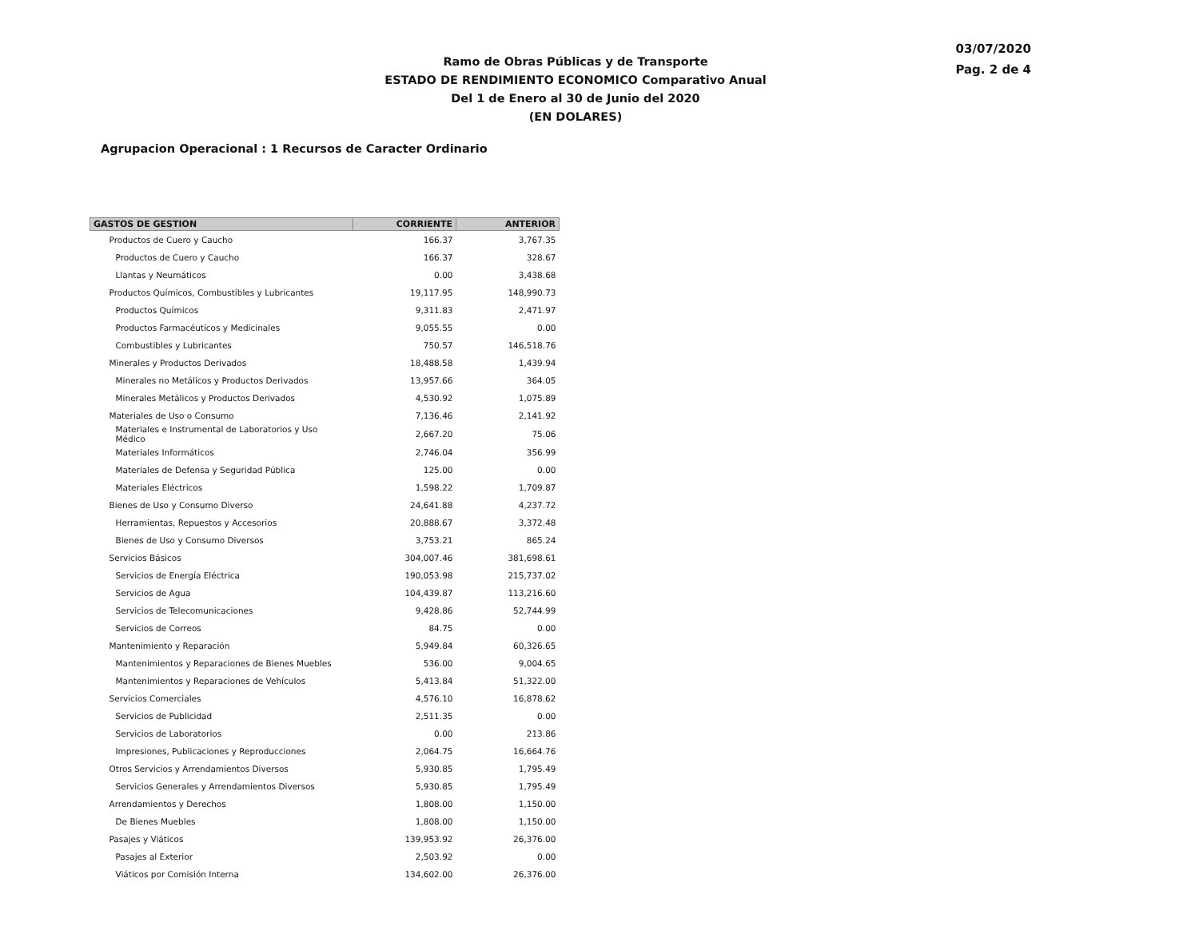03/07/2020
Pag. 2 de 4
Ramo de Obras Públicas y de Transporte
ESTADO DE RENDIMIENTO ECONOMICO Comparativo Anual
Del 1 de Enero al 30 de Junio del 2020
(EN DOLARES)
Agrupacion Operacional : 1 Recursos de Caracter Ordinario
| GASTOS DE GESTION | CORRIENTE | ANTERIOR |
| --- | --- | --- |
| Productos de Cuero y Caucho | 166.37 | 3,767.35 |
| Productos de Cuero y Caucho | 166.37 | 328.67 |
| Llantas y Neumáticos | 0.00 | 3,438.68 |
| Productos Químicos, Combustibles y Lubricantes | 19,117.95 | 148,990.73 |
| Productos Químicos | 9,311.83 | 2,471.97 |
| Productos Farmacéuticos y Medicinales | 9,055.55 | 0.00 |
| Combustibles y Lubricantes | 750.57 | 146,518.76 |
| Minerales y Productos Derivados | 18,488.58 | 1,439.94 |
| Minerales no Metálicos y Productos Derivados | 13,957.66 | 364.05 |
| Minerales Metálicos y Productos Derivados | 4,530.92 | 1,075.89 |
| Materiales de Uso o Consumo | 7,136.46 | 2,141.92 |
| Materiales e Instrumental de Laboratorios y Uso Médico | 2,667.20 | 75.06 |
| Materiales Informáticos | 2,746.04 | 356.99 |
| Materiales de Defensa y Seguridad Pública | 125.00 | 0.00 |
| Materiales Eléctricos | 1,598.22 | 1,709.87 |
| Bienes de Uso y Consumo Diverso | 24,641.88 | 4,237.72 |
| Herramientas, Repuestos y Accesorios | 20,888.67 | 3,372.48 |
| Bienes de Uso y Consumo Diversos | 3,753.21 | 865.24 |
| Servicios Básicos | 304,007.46 | 381,698.61 |
| Servicios de Energía Eléctrica | 190,053.98 | 215,737.02 |
| Servicios de Agua | 104,439.87 | 113,216.60 |
| Servicios de Telecomunicaciones | 9,428.86 | 52,744.99 |
| Servicios de Correos | 84.75 | 0.00 |
| Mantenimiento y Reparación | 5,949.84 | 60,326.65 |
| Mantenimientos y Reparaciones de Bienes Muebles | 536.00 | 9,004.65 |
| Mantenimientos y Reparaciones de Vehículos | 5,413.84 | 51,322.00 |
| Servicios Comerciales | 4,576.10 | 16,878.62 |
| Servicios de Publicidad | 2,511.35 | 0.00 |
| Servicios de Laboratorios | 0.00 | 213.86 |
| Impresiones, Publicaciones y Reproducciones | 2,064.75 | 16,664.76 |
| Otros Servicios y Arrendamientos Diversos | 5,930.85 | 1,795.49 |
| Servicios Generales y Arrendamientos Diversos | 5,930.85 | 1,795.49 |
| Arrendamientos y Derechos | 1,808.00 | 1,150.00 |
| De Bienes Muebles | 1,808.00 | 1,150.00 |
| Pasajes y Viáticos | 139,953.92 | 26,376.00 |
| Pasajes al Exterior | 2,503.92 | 0.00 |
| Viáticos por Comisión Interna | 134,602.00 | 26,376.00 |